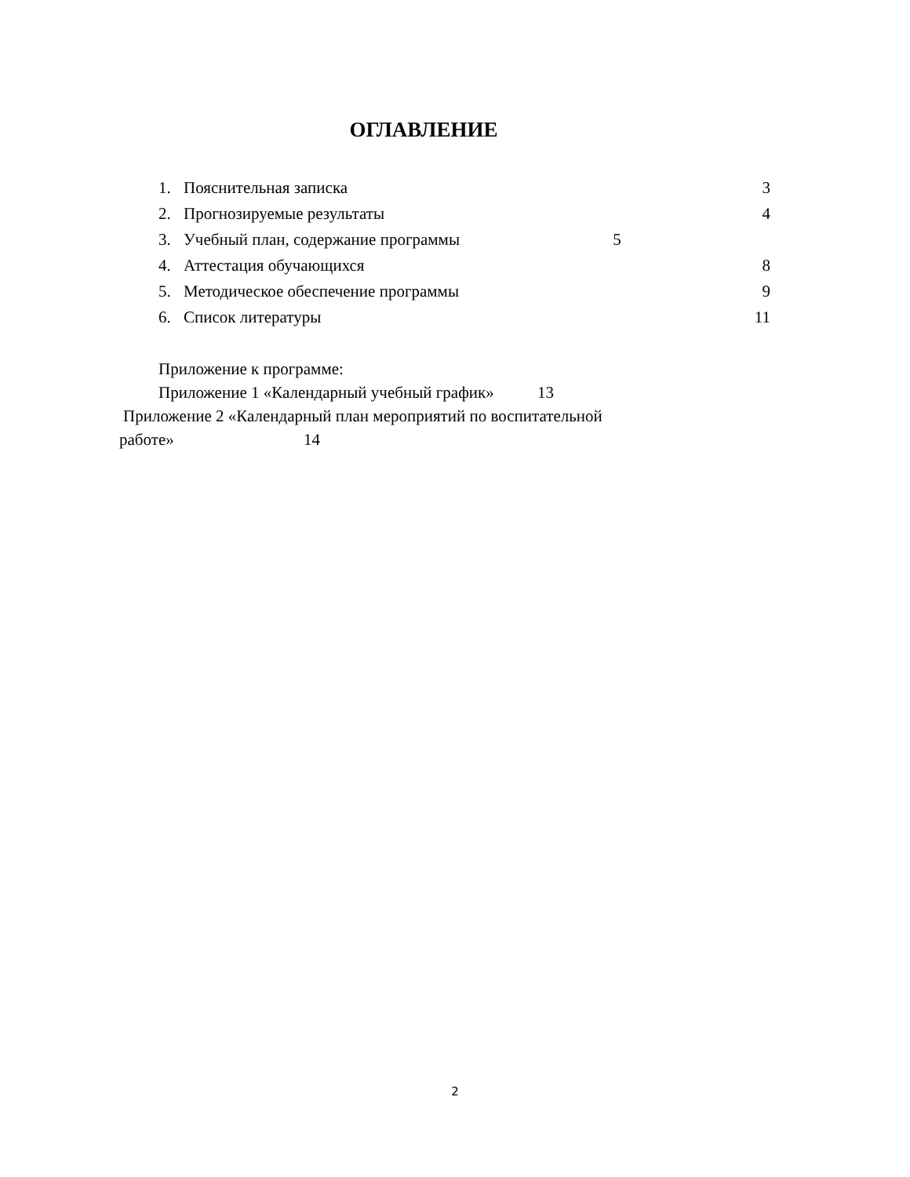ОГЛАВЛЕНИЕ
1. Пояснительная записка 3
2. Прогнозируемые результаты 4
3. Учебный план, содержание программы 5
4. Аттестация обучающихся 8
5. Методическое обеспечение программы 9
6. Список литературы 11
Приложение к программе:
Приложение 1 «Календарный учебный график» 13
Приложение 2 «Календарный план мероприятий по воспитательной
работе» 14
2